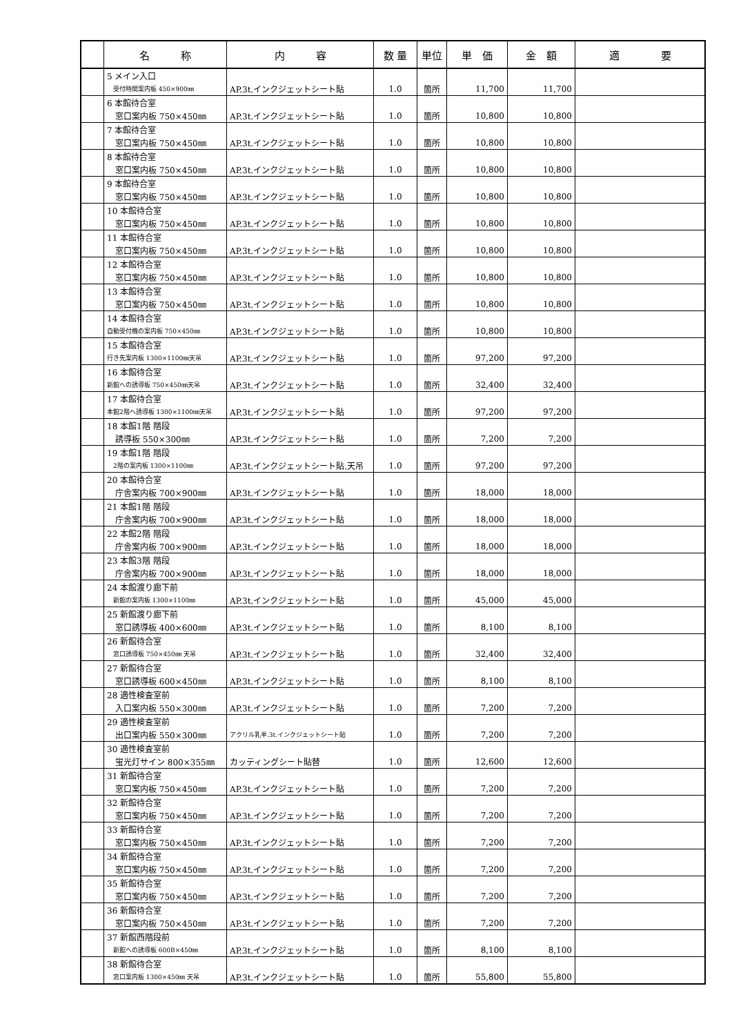| | 名 称 | 内 容 | 数 量 | 単位 | 単 価 | 金 額 | 適 要 |
| --- | --- | --- | --- | --- | --- | --- | --- |
| | 5 メイン入口 | | | | | | |
| | 受付時間案内板 450×900㎜ | AP.3t.インクジェットシート貼 | 1.0 | 箇所 | 11,700 | 11,700 | |
| | 6 本館待合室 | | | | | | |
| | 窓口案内板 750×450㎜ | AP.3t.インクジェットシート貼 | 1.0 | 箇所 | 10,800 | 10,800 | |
| | 7 本館待合室 | | | | | | |
| | 窓口案内板 750×450㎜ | AP.3t.インクジェットシート貼 | 1.0 | 箇所 | 10,800 | 10,800 | |
| | 8 本館待合室 | | | | | | |
| | 窓口案内板 750×450㎜ | AP.3t.インクジェットシート貼 | 1.0 | 箇所 | 10,800 | 10,800 | |
| | 9 本館待合室 | | | | | | |
| | 窓口案内板 750×450㎜ | AP.3t.インクジェットシート貼 | 1.0 | 箇所 | 10,800 | 10,800 | |
| | 10 本館待合室 | | | | | | |
| | 窓口案内板 750×450㎜ | AP.3t.インクジェットシート貼 | 1.0 | 箇所 | 10,800 | 10,800 | |
| | 11 本館待合室 | | | | | | |
| | 窓口案内板 750×450㎜ | AP.3t.インクジェットシート貼 | 1.0 | 箇所 | 10,800 | 10,800 | |
| | 12 本館待合室 | | | | | | |
| | 窓口案内板 750×450㎜ | AP.3t.インクジェットシート貼 | 1.0 | 箇所 | 10,800 | 10,800 | |
| | 13 本館待合室 | | | | | | |
| | 窓口案内板 750×450㎜ | AP.3t.インクジェットシート貼 | 1.0 | 箇所 | 10,800 | 10,800 | |
| | 14 本館待合室 | | | | | | |
| | 自動受付機の案内板 750×450㎜ | AP.3t.インクジェットシート貼 | 1.0 | 箇所 | 10,800 | 10,800 | |
| | 15 本館待合室 | | | | | | |
| | 行き先案内板 1300×1100㎜天吊 | AP.3t.インクジェットシート貼 | 1.0 | 箇所 | 97,200 | 97,200 | |
| | 16 本館待合室 | | | | | | |
| | 新館への誘導板 750×450㎜天吊 | AP.3t.インクジェットシート貼 | 1.0 | 箇所 | 32,400 | 32,400 | |
| | 17 本館待合室 | | | | | | |
| | 本館2階へ誘導板 1300×1100㎜天吊 | AP.3t.インクジェットシート貼 | 1.0 | 箇所 | 97,200 | 97,200 | |
| | 18 本館1階 階段 | | | | | | |
| | 誘導板 550×300㎜ | AP.3t.インクジェットシート貼 | 1.0 | 箇所 | 7,200 | 7,200 | |
| | 19 本館1階 階段 | | | | | | |
| | 2階の案内板 1300×1100㎜ | AP.3t.インクジェットシート貼.天吊 | 1.0 | 箇所 | 97,200 | 97,200 | |
| | 20 本館待合室 | | | | | | |
| | 庁舎案内板 700×900㎜ | AP.3t.インクジェットシート貼 | 1.0 | 箇所 | 18,000 | 18,000 | |
| | 21 本館1階 階段 | | | | | | |
| | 庁舎案内板 700×900㎜ | AP.3t.インクジェットシート貼 | 1.0 | 箇所 | 18,000 | 18,000 | |
| | 22 本館2階 階段 | | | | | | |
| | 庁舎案内板 700×900㎜ | AP.3t.インクジェットシート貼 | 1.0 | 箇所 | 18,000 | 18,000 | |
| | 23 本館3階 階段 | | | | | | |
| | 庁舎案内板 700×900㎜ | AP.3t.インクジェットシート貼 | 1.0 | 箇所 | 18,000 | 18,000 | |
| | 24 本館渡り廊下前 | | | | | | |
| | 新館の案内板 1300×1100㎜ | AP.3t.インクジェットシート貼 | 1.0 | 箇所 | 45,000 | 45,000 | |
| | 25 新館渡り廊下前 | | | | | | |
| | 窓口誘導板 400×600㎜ | AP.3t.インクジェットシート貼 | 1.0 | 箇所 | 8,100 | 8,100 | |
| | 26 新館待合室 | | | | | | |
| | 窓口誘導板 750×450㎜ 天吊 | AP.3t.インクジェットシート貼 | 1.0 | 箇所 | 32,400 | 32,400 | |
| | 27 新館待合室 | | | | | | |
| | 窓口誘導板 600×450㎜ | AP.3t.インクジェットシート貼 | 1.0 | 箇所 | 8,100 | 8,100 | |
| | 28 適性検査室前 | | | | | | |
| | 入口案内板 550×300㎜ | AP.3t.インクジェットシート貼 | 1.0 | 箇所 | 7,200 | 7,200 | |
| | 29 適性検査室前 | | | | | | |
| | 出口案内板 550×300㎜ | アクリル乳半.3t.インクジェットシート貼 | 1.0 | 箇所 | 7,200 | 7,200 | |
| | 30 適性検査室前 | | | | | | |
| | 蛍光灯サイン 800×355㎜ | カッティングシート貼替 | 1.0 | 箇所 | 12,600 | 12,600 | |
| | 31 新館待合室 | | | | | | |
| | 窓口案内板 750×450㎜ | AP.3t.インクジェットシート貼 | 1.0 | 箇所 | 7,200 | 7,200 | |
| | 32 新館待合室 | | | | | | |
| | 窓口案内板 750×450㎜ | AP.3t.インクジェットシート貼 | 1.0 | 箇所 | 7,200 | 7,200 | |
| | 33 新館待合室 | | | | | | |
| | 窓口案内板 750×450㎜ | AP.3t.インクジェットシート貼 | 1.0 | 箇所 | 7,200 | 7,200 | |
| | 34 新館待合室 | | | | | | |
| | 窓口案内板 750×450㎜ | AP.3t.インクジェットシート貼 | 1.0 | 箇所 | 7,200 | 7,200 | |
| | 35 新館待合室 | | | | | | |
| | 窓口案内板 750×450㎜ | AP.3t.インクジェットシート貼 | 1.0 | 箇所 | 7,200 | 7,200 | |
| | 36 新館待合室 | | | | | | |
| | 窓口案内板 750×450㎜ | AP.3t.インクジェットシート貼 | 1.0 | 箇所 | 7,200 | 7,200 | |
| | 37 新館西階段前 | | | | | | |
| | 新館への誘導板 600B×450㎜ | AP.3t.インクジェットシート貼 | 1.0 | 箇所 | 8,100 | 8,100 | |
| | 38 新館待合室 | | | | | | |
| | 窓口案内板 1300×450㎜ 天吊 | AP.3t.インクジェットシート貼 | 1.0 | 箇所 | 55,800 | 55,800 | |